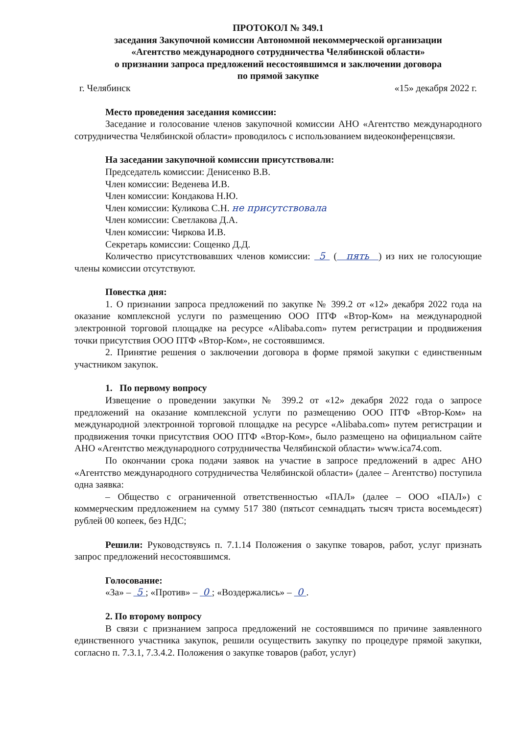ПРОТОКОЛ № 349.1
заседания Закупочной комиссии Автономной некоммерческой организации
«Агентство международного сотрудничества Челябинской области»
о признании запроса предложений несостоявшимся и заключении договора
по прямой закупке
г. Челябинск «15» декабря 2022 г.
Место проведения заседания комиссии:
Заседание и голосование членов закупочной комиссии АНО «Агентство международного сотрудничества Челябинской области» проводилось с использованием видеоконференцсвязи.
На заседании закупочной комиссии присутствовали:
Председатель комиссии: Денисенко В.В.
Член комиссии: Веденева И.В.
Член комиссии: Кондакова Н.Ю.
Член комиссии: Куликова С.Н. не присутствовала
Член комиссии: Светлакова Д.А.
Член комиссии: Чиркова И.В.
Секретарь комиссии: Сощенко Д.Д.
Количество присутствовавших членов комиссии: 5 ( пять ) из них не голосующие члены комиссии отсутствуют.
Повестка дня:
1. О признании запроса предложений по закупке № 399.2 от «12» декабря 2022 года на оказание комплексной услуги по размещению ООО ПТФ «Втор-Ком» на международной электронной торговой площадке на ресурсе «Alibaba.com» путем регистрации и продвижения точки присутствия ООО ПТФ «Втор-Ком», не состоявшимся.
2. Принятие решения о заключении договора в форме прямой закупки с единственным участником закупок.
1. По первому вопросу
Извещение о проведении закупки № 399.2 от «12» декабря 2022 года о запросе предложений на оказание комплексной услуги по размещению ООО ПТФ «Втор-Ком» на международной электронной торговой площадке на ресурсе «Alibaba.com» путем регистрации и продвижения точки присутствия ООО ПТФ «Втор-Ком», было размещено на официальном сайте АНО «Агентство международного сотрудничества Челябинской области» www.ica74.com.
По окончании срока подачи заявок на участие в запросе предложений в адрес АНО «Агентство международного сотрудничества Челябинской области» (далее – Агентство) поступила одна заявка:
– Общество с ограниченной ответственностью «ПАЛ» (далее – ООО «ПАЛ») с коммерческим предложением на сумму 517 380 (пятьсот семнадцать тысяч триста восемьдесят) рублей 00 копеек, без НДС;
Решили: Руководствуясь п. 7.1.14 Положения о закупке товаров, работ, услуг признать запрос предложений несостоявшимся.
Голосование:
«За» – 5 ; «Против» – 0 ; «Воздержались» – 0 .
2. По второму вопросу
В связи с признанием запроса предложений не состоявшимся по причине заявленного единственного участника закупок, решили осуществить закупку по процедуре прямой закупки, согласно п. 7.3.1, 7.3.4.2. Положения о закупке товаров (работ, услуг)